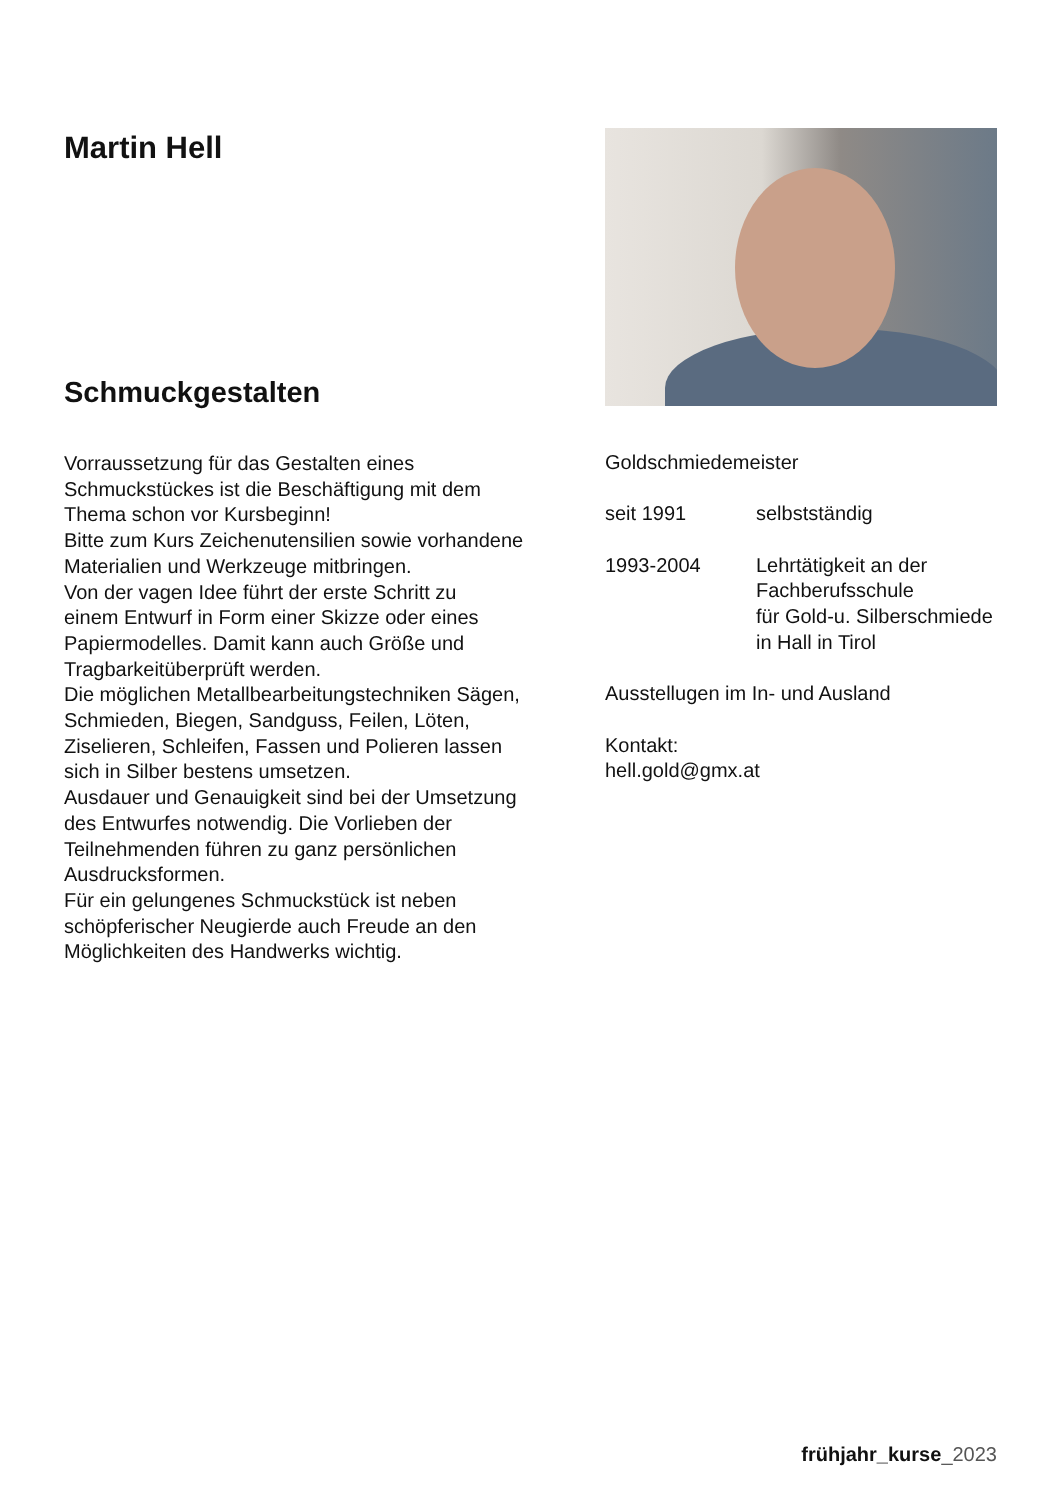Martin Hell
Schmuckgestalten
Vorraussetzung für das Gestalten eines
Schmuckstückes ist die Beschäftigung mit dem
Thema schon vor Kursbeginn!
Bitte zum Kurs Zeichenutensilien sowie vorhandene
Materialien und Werkzeuge mitbringen.
Von der vagen Idee führt der erste Schritt zu
einem Entwurf in Form einer Skizze oder eines
Papiermodelles. Damit kann auch Größe und
Tragbarkeitüberprüft werden.
Die möglichen Metallbearbeitungstechniken Sägen,
Schmieden, Biegen, Sandguss, Feilen, Löten,
Ziselieren, Schleifen, Fassen und Polieren lassen
sich in Silber bestens umsetzen.
Ausdauer und Genauigkeit sind bei der Umsetzung
des Entwurfes notwendig. Die Vorlieben der
Teilnehmenden führen zu ganz persönlichen
Ausdrucksformen.
Für ein gelungenes Schmuckstück ist neben
schöpferischer Neugierde auch Freude an den
Möglichkeiten des Handwerks wichtig.
Goldschmiedemeister
seit 1991 selbstständig
1993-2004 Lehrtätigkeit an der
Fachberufsschule
für Gold-u. Silberschmiede
in Hall in Tirol
Ausstellugen im In- und Ausland
Kontakt:
hell.gold@gmx.at
frühjahr_kurse_2023